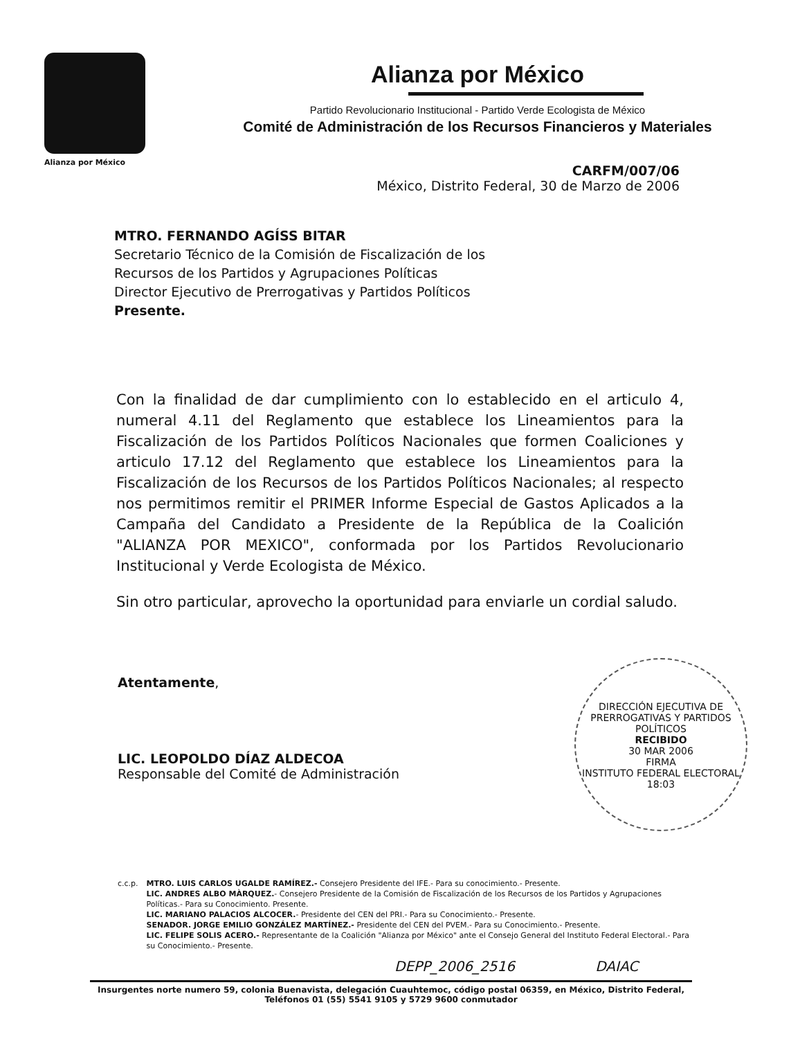Alianza por México
Alianza por México
Partido Revolucionario Institucional - Partido Verde Ecologista de México
Comité de Administración de los Recursos Financieros y Materiales
CARFM/007/06
México, Distrito Federal, 30 de Marzo de 2006
MTRO. FERNANDO AGÍSS BITAR
Secretario Técnico de la Comisión de Fiscalización de los
Recursos de los Partidos y Agrupaciones Políticas
Director Ejecutivo de Prerrogativas y Partidos Políticos
Presente.
Con la finalidad de dar cumplimiento con lo establecido en el articulo 4, numeral 4.11 del Reglamento que establece los Lineamientos para la Fiscalización de los Partidos Políticos Nacionales que formen Coaliciones y articulo 17.12 del Reglamento que establece los Lineamientos para la Fiscalización de los Recursos de los Partidos Políticos Nacionales; al respecto nos permitimos remitir el PRIMER Informe Especial de Gastos Aplicados a la Campaña del Candidato a Presidente de la República de la Coalición "ALIANZA POR MEXICO", conformada por los Partidos Revolucionario Institucional y Verde Ecologista de México.
Sin otro particular, aprovecho la oportunidad para enviarle un cordial saludo.
Atentamente,
LIC. LEOPOLDO DÍAZ ALDECOA
Responsable del Comité de Administración
DIRECCIÓN EJECUTIVA DE PRERROGATIVAS Y PARTIDOS POLÍTICOS
RECIBIDO
30 MAR 2006
FIRMA
INSTITUTO FEDERAL ELECTORAL
18:03
c.c.p. MTRO. LUIS CARLOS UGALDE RAMÍREZ.- Consejero Presidente del IFE.- Para su conocimiento.- Presente.
LIC. ANDRES ALBO MÀRQUEZ.- Consejero Presidente de la Comisión de Fiscalización de los Recursos de los Partidos y Agrupaciones Políticas.- Para su Conocimiento. Presente.
LIC. MARIANO PALACIOS ALCOCER.- Presidente del CEN del PRI.- Para su Conocimiento.- Presente.
SENADOR. JORGE EMILIO GONZÁLEZ MARTÍNEZ.- Presidente del CEN del PVEM.- Para su Conocimiento.- Presente.
LIC. FELIPE SOLIS ACERO.- Representante de la Coalición "Alianza por México" ante el Consejo General del Instituto Federal Electoral.- Para su Conocimiento.- Presente.
DEPP_2006_2516 DAIAC
Insurgentes norte numero 59, colonia Buenavista, delegación Cuauhtemoc, código postal 06359, en México, Distrito Federal, Teléfonos 01 (55) 5541 9105 y 5729 9600 conmutador